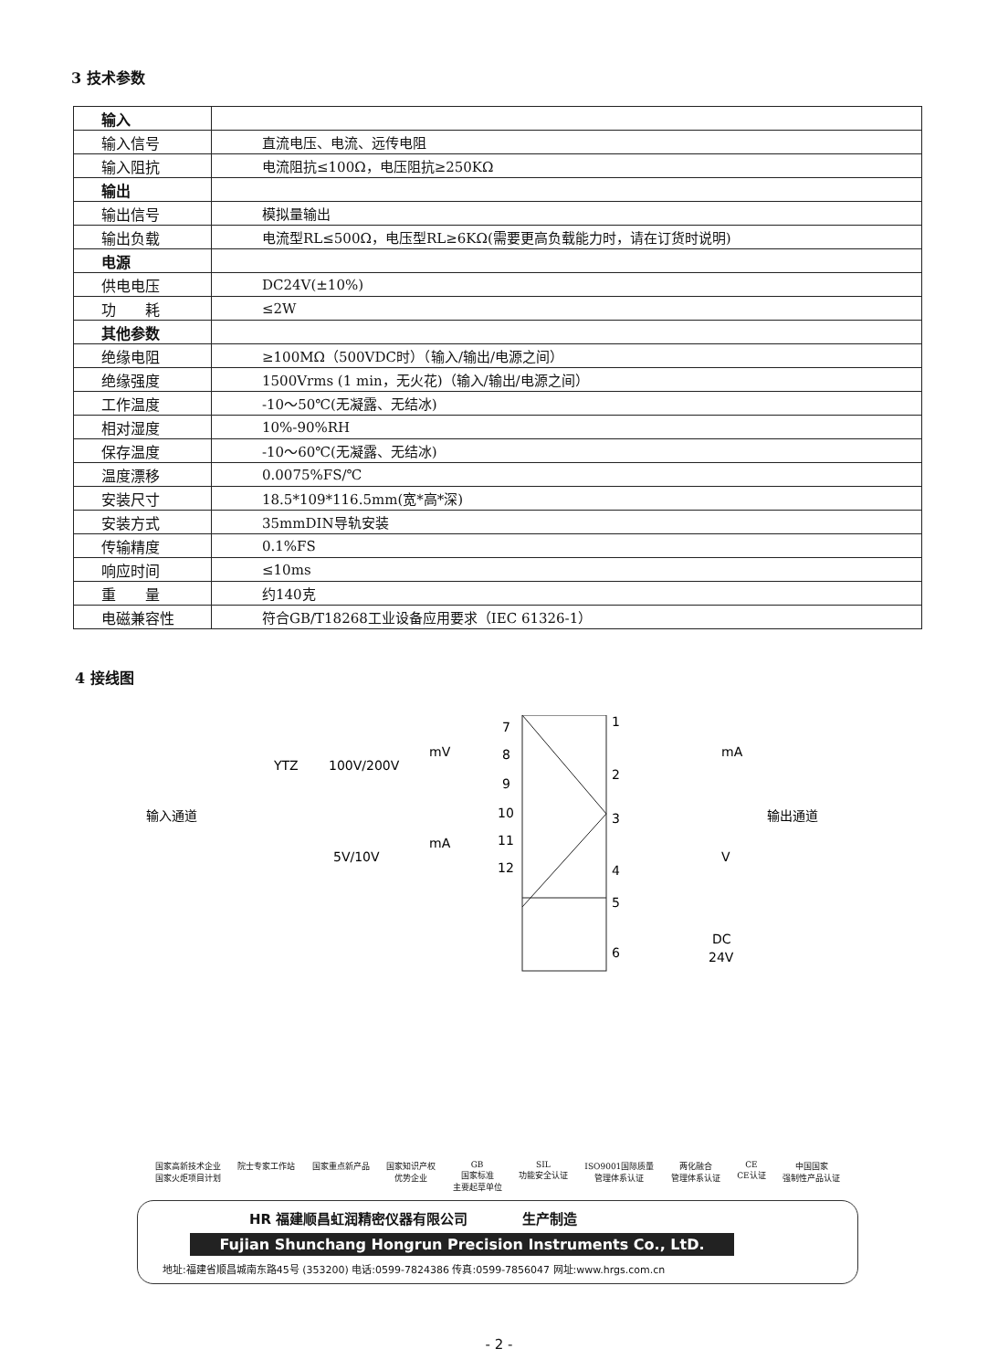3 技术参数
| 输入 | |
| 输入信号 | 直流电压、电流、远传电阻 |
| 输入阻抗 | 电流阻抗≤100Ω，电压阻抗≥250KΩ |
| 输出 | |
| 输出信号 | 模拟量输出 |
| 输出负载 | 电流型RL≤500Ω，电压型RL≥6KΩ(需要更高负载能力时，请在订货时说明) |
| 电源 | |
| 供电电压 | DC24V(±10%) |
| 功 耗 | ≤2W |
| 其他参数 | |
| 绝缘电阻 | ≥100MΩ（500VDC时）（输入/输出/电源之间） |
| 绝缘强度 | 1500Vrms (1 min，无火花)（输入/输出/电源之间） |
| 工作温度 | -10～50℃(无凝露、无结冰) |
| 相对湿度 | 10%-90%RH |
| 保存温度 | -10～60℃(无凝露、无结冰) |
| 温度漂移 | 0.0075%FS/℃ |
| 安装尺寸 | 18.5*109*116.5mm(宽*高*深) |
| 安装方式 | 35mmDIN导轨安装 |
| 传输精度 | 0.1%FS |
| 响应时间 | ≤10ms |
| 重 量 | 约140克 |
| 电磁兼容性 | 符合GB/T18268工业设备应用要求（IEC 61326-1） |
4 接线图
输入通道
输出通道
YTZ
100V/200V
mV
5V/10V
mA
7
8
9
10
11
12
1
2
3
4
5
6
mA
V
DC
24V
国家高新技术企业
国家火炬项目计划 院士专家工作站 国家重点新产品 国家知识产权
优势企业 GB
国家标准
主要起草单位 SIL
功能安全认证 ISO9001国际质量
管理体系认证 两化融合
管理体系认证 CE
CE认证 中国国家
强制性产品认证
HR 福建顺昌虹润精密仪器有限公司　　　　生产制造
Fujian Shunchang Hongrun Precision Instruments Co., LtD.
地址:福建省顺昌城南东路45号 (353200) 电话:0599-7824386 传真:0599-7856047 网址:www.hrgs.com.cn
- 2 -